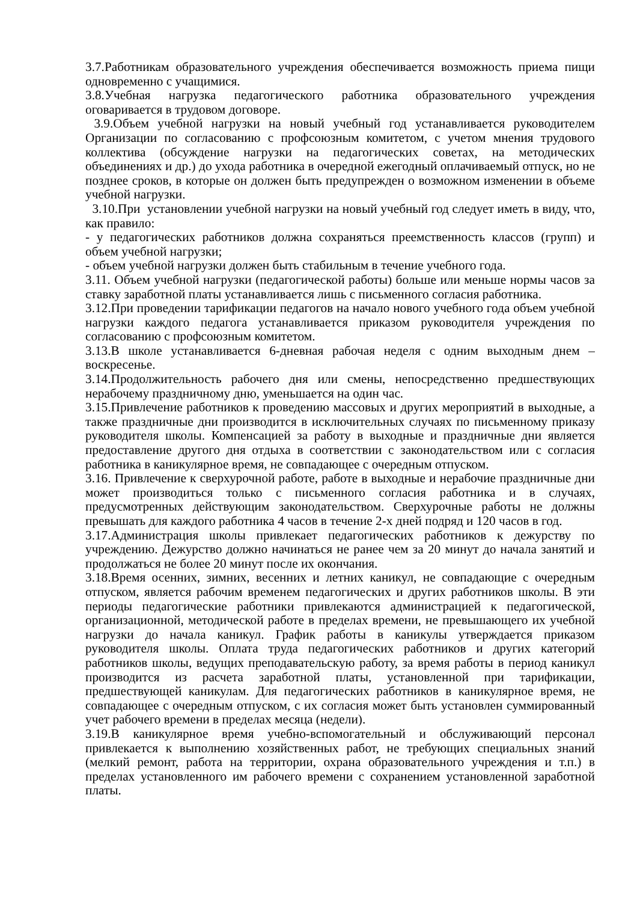3.7.Работникам образовательного учреждения обеспечивается возможность приема пищи одновременно с учащимися.
3.8.Учебная нагрузка педагогического работника образовательного учреждения оговаривается в трудовом договоре.
3.9.Объем учебной нагрузки на новый учебный год устанавливается руководителем Организации по согласованию с профсоюзным комитетом, с учетом мнения трудового коллектива (обсуждение нагрузки на педагогических советах, на методических объединениях и др.) до ухода работника в очередной ежегодный оплачиваемый отпуск, но не позднее сроков, в которые он должен быть предупрежден о возможном изменении в объеме учебной нагрузки.
3.10.При установлении учебной нагрузки на новый учебный год следует иметь в виду, что, как правило:
- у педагогических работников должна сохраняться преемственность классов (групп) и объем учебной нагрузки;
- объем учебной нагрузки должен быть стабильным в течение учебного года.
3.11. Объем учебной нагрузки (педагогической работы) больше или меньше нормы часов за ставку заработной платы устанавливается лишь с письменного согласия работника.
3.12.При проведении тарификации педагогов на начало нового учебного года объем учебной нагрузки каждого педагога устанавливается приказом руководителя учреждения по согласованию с профсоюзным комитетом.
3.13.В школе устанавливается 6-дневная рабочая неделя с одним выходным днем – воскресенье.
3.14.Продолжительность рабочего дня или смены, непосредственно предшествующих нерабочему праздничному дню, уменьшается на один час.
3.15.Привлечение работников к проведению массовых и других мероприятий в выходные, а также праздничные дни производится в исключительных случаях по письменному приказу руководителя школы. Компенсацией за работу в выходные и праздничные дни является предоставление другого дня отдыха в соответствии с законодательством или с согласия работника в каникулярное время, не совпадающее с очередным отпуском.
3.16. Привлечение к сверхурочной работе, работе в выходные и нерабочие праздничные дни может производиться только с письменного согласия работника и в случаях, предусмотренных действующим законодательством. Сверхурочные работы не должны превышать для каждого работника 4 часов в течение 2-х дней подряд и 120 часов в год.
3.17.Администрация школы привлекает педагогических работников к дежурству по учреждению. Дежурство должно начинаться не ранее чем за 20 минут до начала занятий и продолжаться не более 20 минут после их окончания.
3.18.Время осенних, зимних, весенних и летних каникул, не совпадающие с очередным отпуском, является рабочим временем педагогических и других работников школы. В эти периоды педагогические работники привлекаются администрацией к педагогической, организационной, методической работе в пределах времени, не превышающего их учебной нагрузки до начала каникул. График работы в каникулы утверждается приказом руководителя школы. Оплата труда педагогических работников и других категорий работников школы, ведущих преподавательскую работу, за время работы в период каникул производится из расчета заработной платы, установленной при тарификации, предшествующей каникулам. Для педагогических работников в каникулярное время, не совпадающее с очередным отпуском, с их согласия может быть установлен суммированный учет рабочего времени в пределах месяца (недели).
3.19.В каникулярное время учебно-вспомогательный и обслуживающий персонал привлекается к выполнению хозяйственных работ, не требующих специальных знаний (мелкий ремонт, работа на территории, охрана образовательного учреждения и т.п.) в пределах установленного им рабочего времени с сохранением установленной заработной платы.